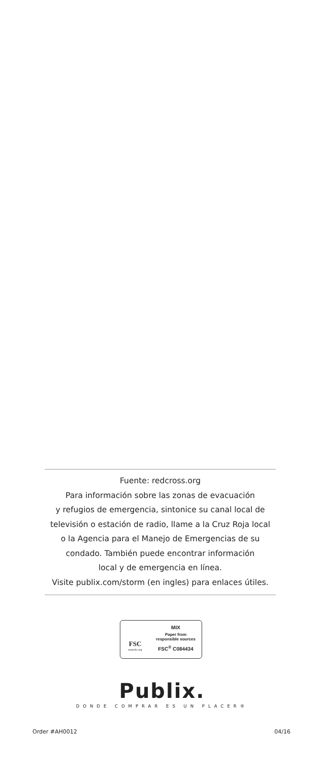Fuente: redcross.org
Para información sobre las zonas de evacuación
y refugios de emergencia, sintonice su canal local de
televisión o estación de radio, llame a la Cruz Roja local
o la Agencia para el Manejo de Emergencias de su
condado. También puede encontrar información
local y de emergencia en línea.
Visite publix.com/storm (en ingles) para enlaces útiles.
FSC
www.fsc.org
MIX
Paper from
responsible sources
FSC<sup>®</sup> C084434
Publix.
DONDE COMPRAR ES UN PLACER®
Order #AH0012 04/16